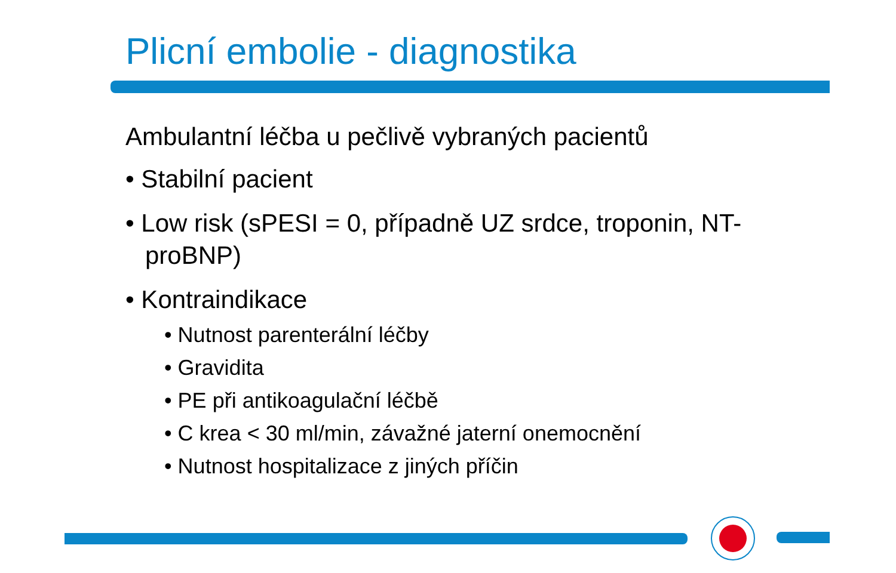Plicní embolie - diagnostika
Ambulantní léčba u pečlivě vybraných pacientů
• Stabilní pacient
• Low risk (sPESI = 0, případně UZ srdce, troponin, NT-proBNP)
• Kontraindikace
• Nutnost parenterální léčby
• Gravidita
• PE při antikoagulační léčbě
• C krea < 30 ml/min, závažné jaterní onemocnění
• Nutnost hospitalizace z jiných příčin